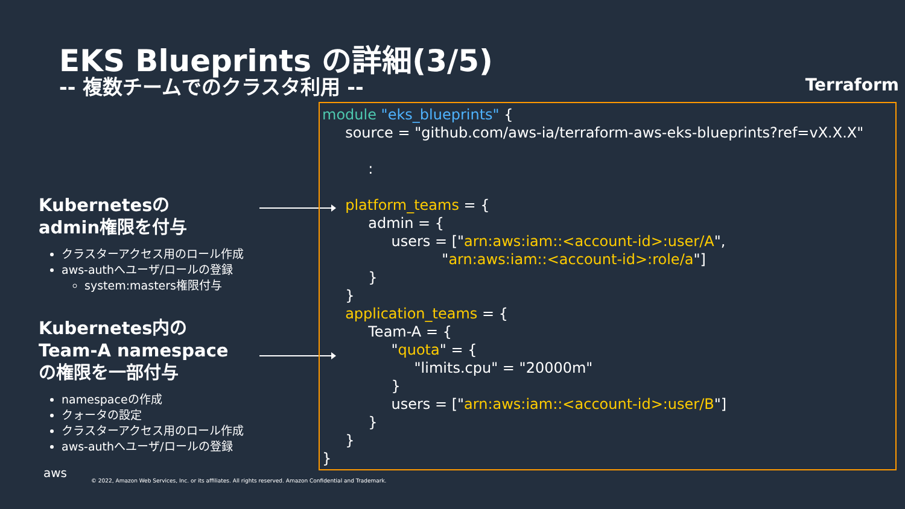EKS Blueprints の詳細(3/5)
-- 複数チームでのクラスタ利用 -- Terraform
Kubernetesの
admin権限を付与
クラスターアクセス用のロール作成
aws-authへユーザ/ロールの登録
system:masters権限付与
Kubernetes内の
Team-A namespace
の権限を一部付与
namespaceの作成
クォータの設定
クラスターアクセス用のロール作成
aws-authへユーザ/ロールの登録
module "eks_blueprints" { source = "github.com/aws-ia/terraform-aws-eks-blueprints?ref=vX.X.X" : platform_teams = { admin = { users = ["arn:aws:iam::<account-id>:user/A", "arn:aws:iam::<account-id>:role/a"] } } application_teams = { Team-A = { "quota" = { "limits.cpu" = "20000m" } users = ["arn:aws:iam::<account-id>:user/B"] } } }
aws
© 2022, Amazon Web Services, Inc. or its affiliates. All rights reserved. Amazon Confidential and Trademark.